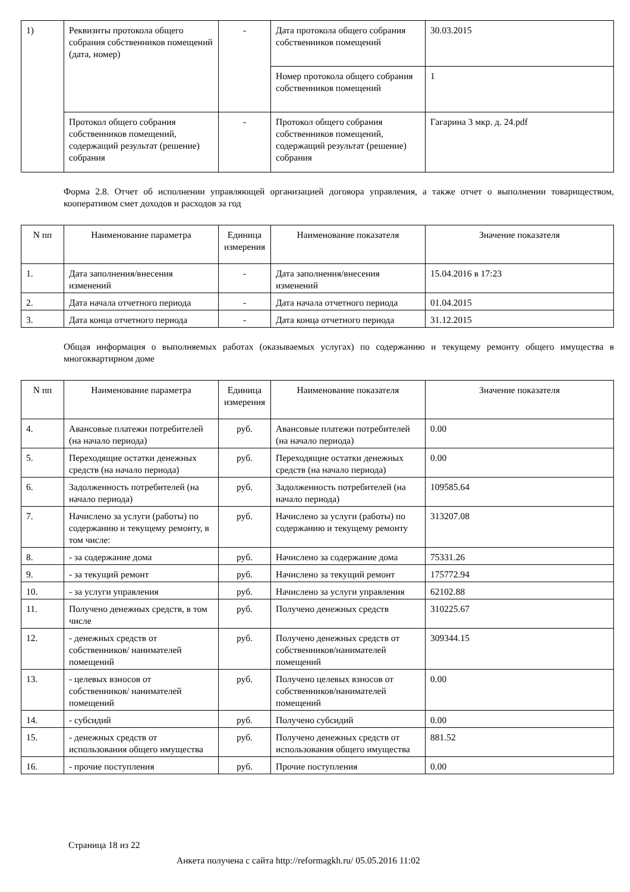| 1) | Реквизиты протокола общего собрания собственников помещений (дата, номер) | - | Дата протокола общего собрания собственников помещений | 30.03.2015 |
| | | | Номер протокола общего собрания собственников помещений | 1 |
| | Протокол общего собрания собственников помещений, содержащий результат (решение) собрания | - | Протокол общего собрания собственников помещений, содержащий результат (решение) собрания | Гагарина 3 мкр. д. 24.pdf |
Форма 2.8. Отчет об исполнении управляющей организацией договора управления, а также отчет о выполнении товариществом, кооперативом смет доходов и расходов за год
| N пп | Наименование параметра | Единица измерения | Наименование показателя | Значение показателя |
| --- | --- | --- | --- | --- |
| 1. | Дата заполнения/внесения изменений | - | Дата заполнения/внесения изменений | 15.04.2016 в 17:23 |
| 2. | Дата начала отчетного периода | - | Дата начала отчетного периода | 01.04.2015 |
| 3. | Дата конца отчетного периода | - | Дата конца отчетного периода | 31.12.2015 |
Общая информация о выполняемых работах (оказываемых услугах) по содержанию и текущему ремонту общего имущества в многоквартирном доме
| N пп | Наименование параметра | Единица измерения | Наименование показателя | Значение показателя |
| --- | --- | --- | --- | --- |
| 4. | Авансовые платежи потребителей (на начало периода) | руб. | Авансовые платежи потребителей (на начало периода) | 0.00 |
| 5. | Переходящие остатки денежных средств (на начало периода) | руб. | Переходящие остатки денежных средств (на начало периода) | 0.00 |
| 6. | Задолженность потребителей (на начало периода) | руб. | Задолженность потребителей (на начало периода) | 109585.64 |
| 7. | Начислено за услуги (работы) по содержанию и текущему ремонту, в том числе: | руб. | Начислено за услуги (работы) по содержанию и текущему ремонту | 313207.08 |
| 8. | - за содержание дома | руб. | Начислено за содержание дома | 75331.26 |
| 9. | - за текущий ремонт | руб. | Начислено за текущий ремонт | 175772.94 |
| 10. | - за услуги управления | руб. | Начислено за услуги управления | 62102.88 |
| 11. | Получено денежных средств, в том числе | руб. | Получено денежных средств | 310225.67 |
| 12. | - денежных средств от собственников/ нанимателей помещений | руб. | Получено денежных средств от собственников/нанимателей помещений | 309344.15 |
| 13. | - целевых взносов от собственников/ нанимателей помещений | руб. | Получено целевых взносов от собственников/нанимателей помещений | 0.00 |
| 14. | - субсидий | руб. | Получено субсидий | 0.00 |
| 15. | - денежных средств от использования общего имущества | руб. | Получено денежных средств от использования общего имущества | 881.52 |
| 16. | - прочие поступления | руб. | Прочие поступления | 0.00 |
Страница 18 из 22
Анкета получена с сайта http://reformagkh.ru/ 05.05.2016 11:02